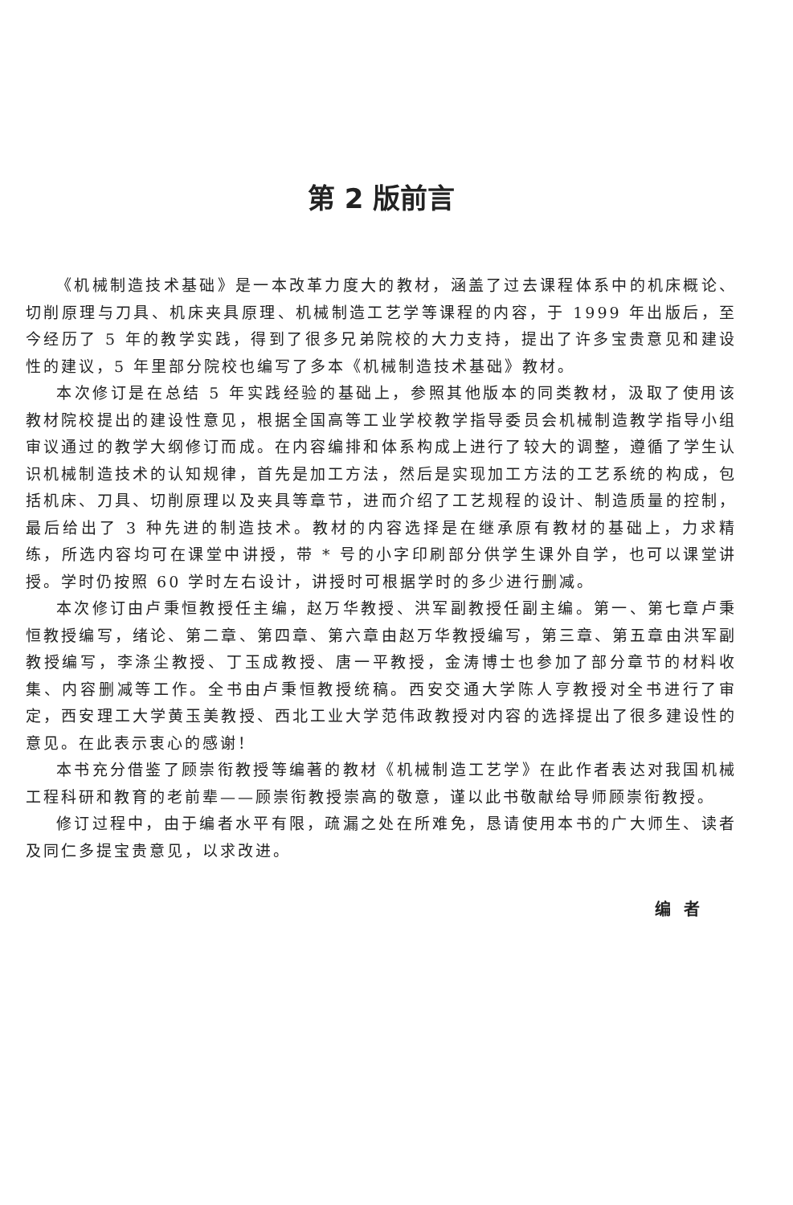第 2 版前言
《机械制造技术基础》是一本改革力度大的教材，涵盖了过去课程体系中的机床概论、切削原理与刀具、机床夹具原理、机械制造工艺学等课程的内容，于 1999 年出版后，至今经历了 5 年的教学实践，得到了很多兄弟院校的大力支持，提出了许多宝贵意见和建设性的建议，5 年里部分院校也编写了多本《机械制造技术基础》教材。
本次修订是在总结 5 年实践经验的基础上，参照其他版本的同类教材，汲取了使用该教材院校提出的建设性意见，根据全国高等工业学校教学指导委员会机械制造教学指导小组审议通过的教学大纲修订而成。在内容编排和体系构成上进行了较大的调整，遵循了学生认识机械制造技术的认知规律，首先是加工方法，然后是实现加工方法的工艺系统的构成，包括机床、刀具、切削原理以及夹具等章节，进而介绍了工艺规程的设计、制造质量的控制，最后给出了 3 种先进的制造技术。教材的内容选择是在继承原有教材的基础上，力求精练，所选内容均可在课堂中讲授，带 * 号的小字印刷部分供学生课外自学，也可以课堂讲授。学时仍按照 60 学时左右设计，讲授时可根据学时的多少进行删减。
本次修订由卢秉恒教授任主编，赵万华教授、洪军副教授任副主编。第一、第七章卢秉恒教授编写，绪论、第二章、第四章、第六章由赵万华教授编写，第三章、第五章由洪军副教授编写，李涤尘教授、丁玉成教授、唐一平教授，金涛博士也参加了部分章节的材料收集、内容删减等工作。全书由卢秉恒教授统稿。西安交通大学陈人亨教授对全书进行了审定，西安理工大学黄玉美教授、西北工业大学范伟政教授对内容的选择提出了很多建设性的意见。在此表示衷心的感谢！
本书充分借鉴了顾崇衔教授等编著的教材《机械制造工艺学》在此作者表达对我国机械工程科研和教育的老前辈——顾崇衔教授崇高的敬意，谨以此书敬献给导师顾崇衔教授。
修订过程中，由于编者水平有限，疏漏之处在所难免，恳请使用本书的广大师生、读者及同仁多提宝贵意见，以求改进。
编者